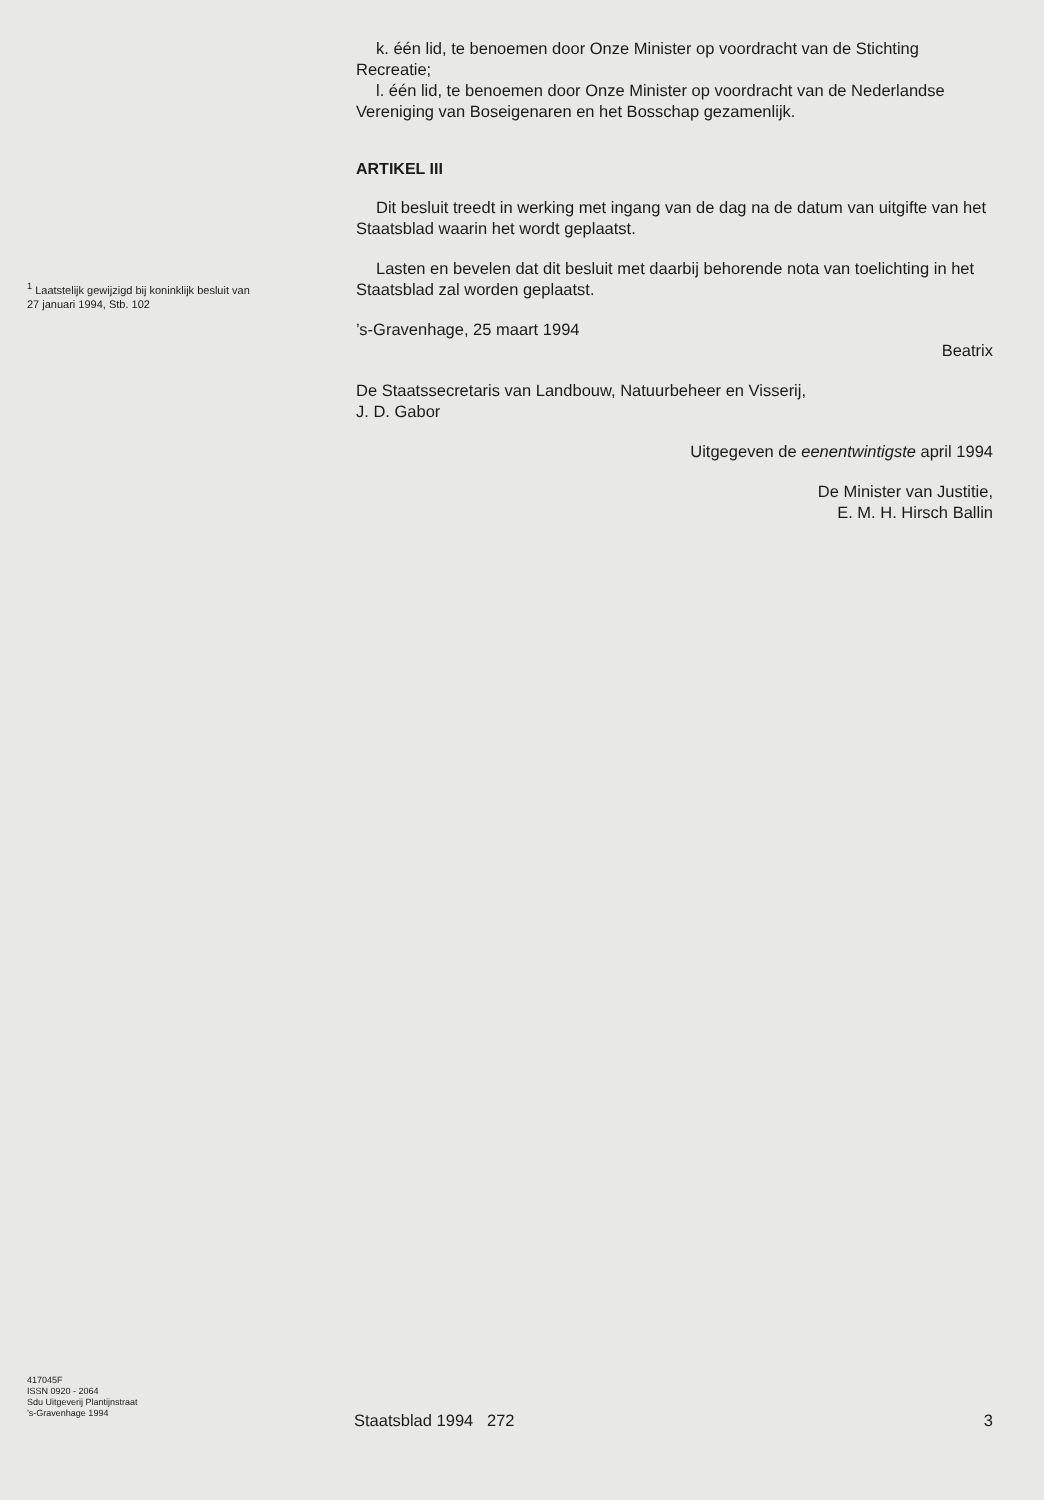<sup>1</sup> Laatstelijk gewijzigd bij koninklijk besluit van
27 januari 1994, Stb. 102
k. één lid, te benoemen door Onze Minister op voordracht van de Stichting Recreatie;
l. één lid, te benoemen door Onze Minister op voordracht van de Nederlandse Vereniging van Boseigenaren en het Bosschap gezamenlijk.
ARTIKEL III
Dit besluit treedt in werking met ingang van de dag na de datum van uitgifte van het Staatsblad waarin het wordt geplaatst.
Lasten en bevelen dat dit besluit met daarbij behorende nota van toelichting in het Staatsblad zal worden geplaatst.
’s-Gravenhage, 25 maart 1994
Beatrix
De Staatssecretaris van Landbouw, Natuurbeheer en Visserij,
J. D. Gabor
Uitgegeven de eenentwintigste april 1994
De Minister van Justitie,
E. M. H. Hirsch Ballin
417045F
ISSN 0920 - 2064
Sdu Uitgeverij Plantijnstraat
’s-Gravenhage 1994
Staatsblad 1994 272 3